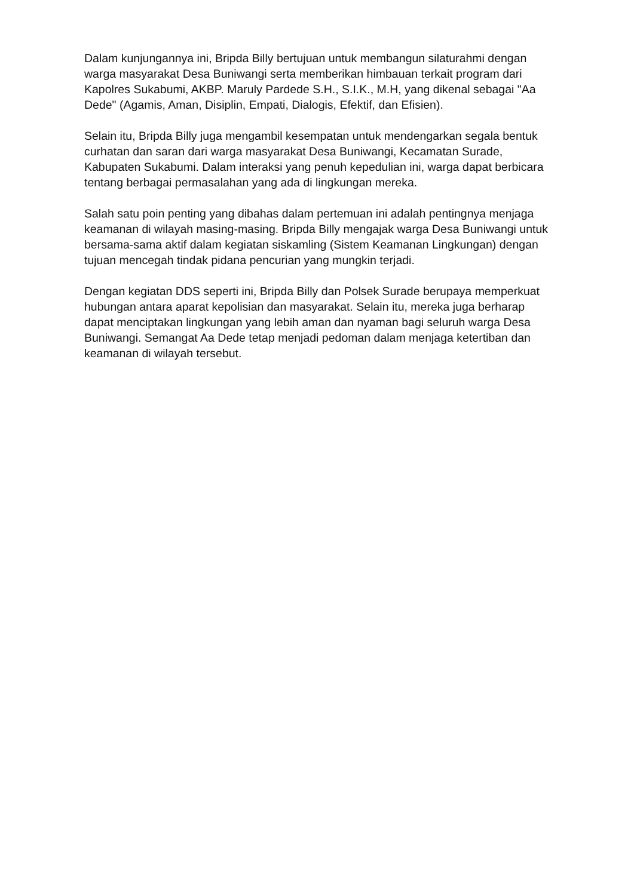Dalam kunjungannya ini, Bripda Billy bertujuan untuk membangun silaturahmi dengan warga masyarakat Desa Buniwangi serta memberikan himbauan terkait program dari Kapolres Sukabumi, AKBP. Maruly Pardede S.H., S.I.K., M.H, yang dikenal sebagai "Aa Dede" (Agamis, Aman, Disiplin, Empati, Dialogis, Efektif, dan Efisien).
Selain itu, Bripda Billy juga mengambil kesempatan untuk mendengarkan segala bentuk curhatan dan saran dari warga masyarakat Desa Buniwangi, Kecamatan Surade, Kabupaten Sukabumi. Dalam interaksi yang penuh kepedulian ini, warga dapat berbicara tentang berbagai permasalahan yang ada di lingkungan mereka.
Salah satu poin penting yang dibahas dalam pertemuan ini adalah pentingnya menjaga keamanan di wilayah masing-masing. Bripda Billy mengajak warga Desa Buniwangi untuk bersama-sama aktif dalam kegiatan siskamling (Sistem Keamanan Lingkungan) dengan tujuan mencegah tindak pidana pencurian yang mungkin terjadi.
Dengan kegiatan DDS seperti ini, Bripda Billy dan Polsek Surade berupaya memperkuat hubungan antara aparat kepolisian dan masyarakat. Selain itu, mereka juga berharap dapat menciptakan lingkungan yang lebih aman dan nyaman bagi seluruh warga Desa Buniwangi. Semangat Aa Dede tetap menjadi pedoman dalam menjaga ketertiban dan keamanan di wilayah tersebut.